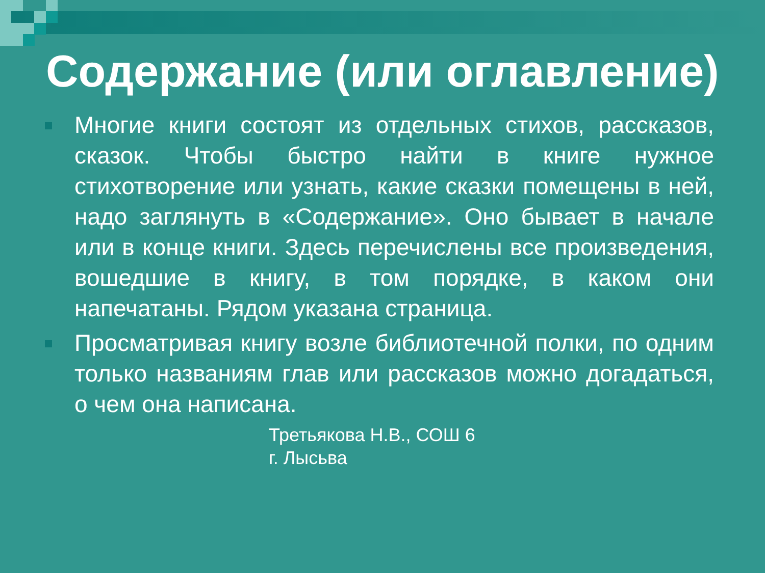Содержание (или оглавление)
Многие книги состоят из отдельных стихов, рассказов, сказок. Чтобы быстро найти в книге нужное стихотворение или узнать, какие сказки помещены в ней, надо заглянуть в «Содержание». Оно бывает в начале или в конце книги. Здесь перечислены все произведения, вошедшие в книгу, в том порядке, в каком они напечатаны. Рядом указана страница.
Просматривая книгу возле библиотечной полки, по одним только названиям глав или рассказов можно догадаться, о чем она написана.
Третьякова Н.В., СОШ 6
г. Лысьва